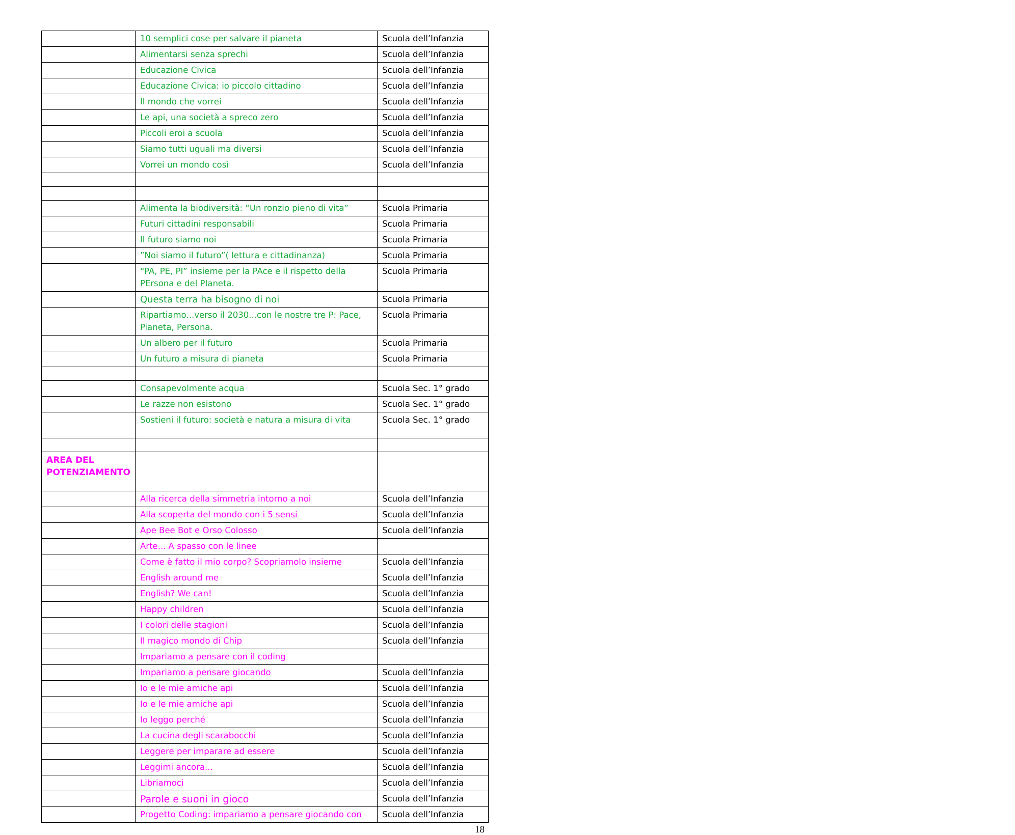| | 10 semplici cose per salvare il pianeta | Scuola dell’Infanzia |
| | Alimentarsi senza sprechi | Scuola dell’Infanzia |
| | Educazione Civica | Scuola dell’Infanzia |
| | Educazione Civica: io piccolo cittadino | Scuola dell’Infanzia |
| | Il mondo che vorrei | Scuola dell’Infanzia |
| | Le api, una società a spreco zero | Scuola dell’Infanzia |
| | Piccoli eroi a scuola | Scuola dell’Infanzia |
| | Siamo tutti uguali ma diversi | Scuola dell’Infanzia |
| | Vorrei un mondo così | Scuola dell’Infanzia |
| | Alimenta la biodiversità: “Un ronzio pieno di vita” | Scuola Primaria |
| | Futuri cittadini responsabili | Scuola Primaria |
| | Il futuro siamo noi | Scuola Primaria |
| | ”Noi siamo il futuro”( lettura e cittadinanza) | Scuola Primaria |
| | “PA, PE, PI” insieme per la PAce e il rispetto della PErsona e del PIaneta. | Scuola Primaria |
| | Questa terra ha bisogno di noi | Scuola Primaria |
| | Ripartiamo...verso il 2030...con le nostre tre P: Pace, Pianeta, Persona. | Scuola Primaria |
| | Un albero per il futuro | Scuola Primaria |
| | Un futuro a misura di pianeta | Scuola Primaria |
| | Consapevolmente acqua | Scuola Sec. 1° grado |
| | Le razze non esistono | Scuola Sec. 1° grado |
| | Sostieni il futuro: società e natura a misura di vita | Scuola Sec. 1° grado |
| AREA DEL POTENZIAMENTO | | |
| | Alla ricerca della simmetria intorno a noi | Scuola dell’Infanzia |
| | Alla scoperta del mondo con i 5 sensi | Scuola dell’Infanzia |
| | Ape Bee Bot e Orso Colosso | Scuola dell’Infanzia |
| | Arte... A spasso con le linee | |
| | Come è fatto il mio corpo? Scopriamolo insieme | Scuola dell’Infanzia |
| | English around me | Scuola dell’Infanzia |
| | English? We can! | Scuola dell’Infanzia |
| | Happy children | Scuola dell’Infanzia |
| | I colori delle stagioni | Scuola dell’Infanzia |
| | Il magico mondo di Chip | Scuola dell’Infanzia |
| | Impariamo a pensare con il coding | |
| | Impariamo a pensare giocando | Scuola dell’Infanzia |
| | Io e le mie amiche api | Scuola dell’Infanzia |
| | Io e le mie amiche api | Scuola dell’Infanzia |
| | Io leggo perché | Scuola dell’Infanzia |
| | La cucina degli scarabocchi | Scuola dell’Infanzia |
| | Leggere per imparare ad essere | Scuola dell’Infanzia |
| | Leggimi ancora... | Scuola dell’Infanzia |
| | Libriamoci | Scuola dell’Infanzia |
| | Parole e suoni in gioco | Scuola dell’Infanzia |
| | Progetto Coding: impariamo a pensare giocando con | Scuola dell’Infanzia |
18